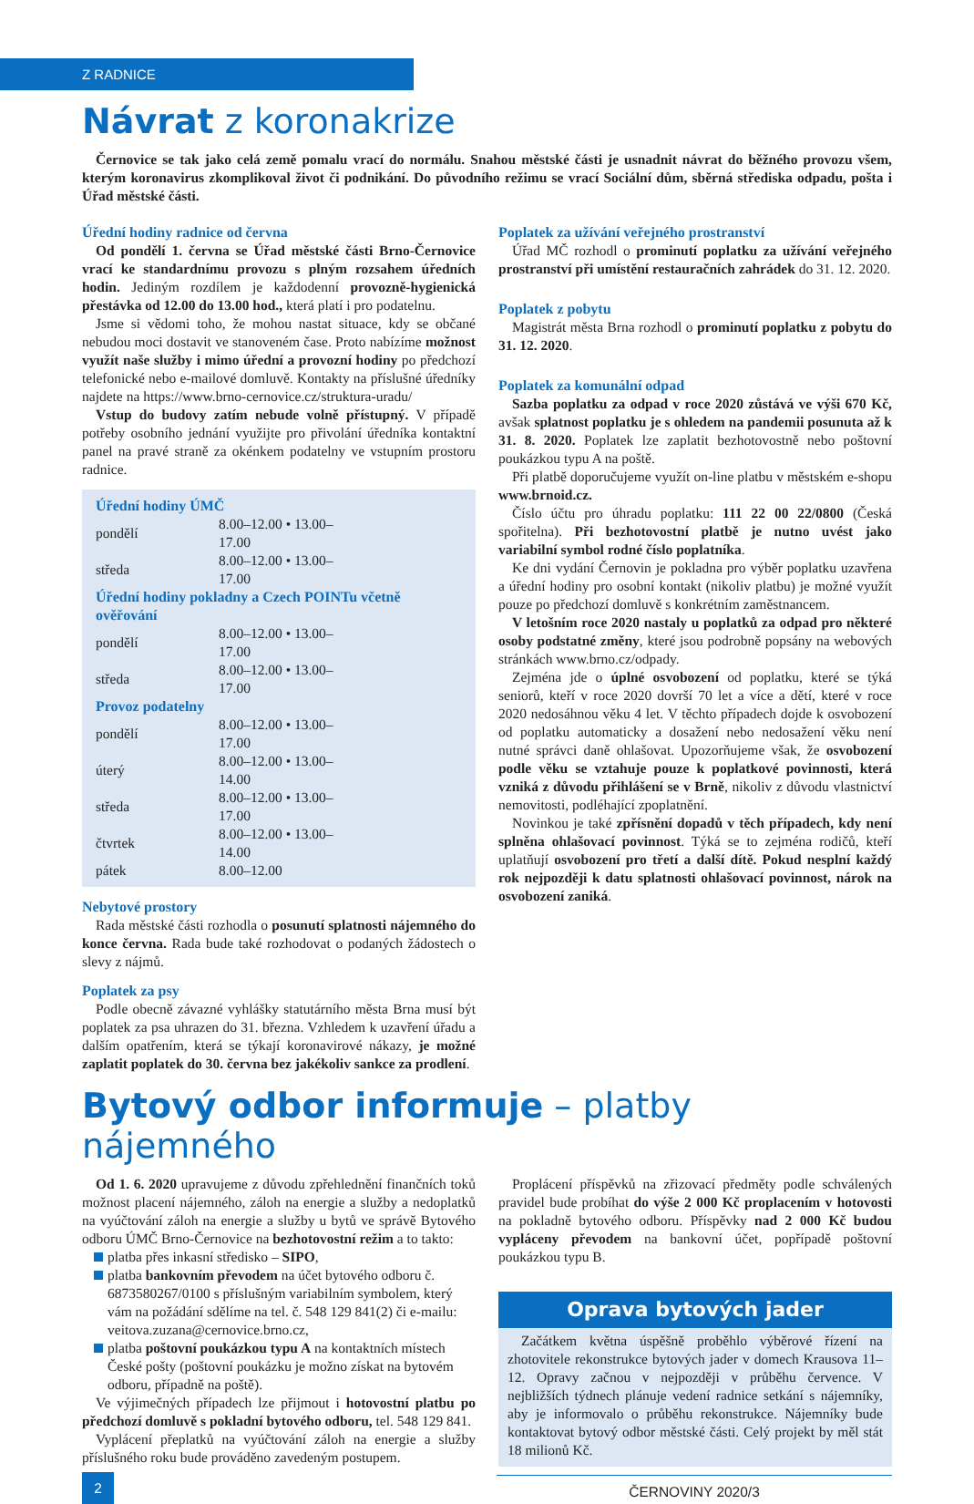Z RADNICE
Návrat z koronakrize
Černovice se tak jako celá země pomalu vrací do normálu. Snahou městské části je usnadnit návrat do běžného provozu všem, kterým koronavirus zkomplikoval život či podnikání. Do původního režimu se vrací Sociální dům, sběrná střediska odpadu, pošta i Úřad městské části.
Úřední hodiny radnice od června
Od pondělí 1. června se Úřad městské části Brno-Černovice vrací ke standardnímu provozu s plným rozsahem úředních hodin. Jediným rozdílem je každodenní provozně-hygienická přestávka od 12.00 do 13.00 hod., která platí i pro podatelnu.
Jsme si vědomi toho, že mohou nastat situace, kdy se občané nebudou moci dostavit ve stanoveném čase. Proto nabízíme možnost využít naše služby i mimo úřední a provozní hodiny po předchozí telefonické nebo e-mailové domluvě. Kontakty na příslušné úředníky najdete na https://www.brno-cernovice.cz/struktura-uradu/
Vstup do budovy zatím nebude volně přístupný. V případě potřeby osobního jednání využijte pro přivolání úředníka kontaktní panel na pravé straně za okénkem podatelny ve vstupním prostoru radnice.
Úřední hodiny ÚMČ
| pondělí | 8.00–12.00 • 13.00–17.00 |
| středa | 8.00–12.00 • 13.00–17.00 |
Úřední hodiny pokladny a Czech POINTu včetně ověřování
| pondělí | 8.00–12.00 • 13.00–17.00 |
| středa | 8.00–12.00 • 13.00–17.00 |
Provoz podatelny
| pondělí | 8.00–12.00 • 13.00–17.00 |
| úterý | 8.00–12.00 • 13.00–14.00 |
| středa | 8.00–12.00 • 13.00–17.00 |
| čtvrtek | 8.00–12.00 • 13.00–14.00 |
| pátek | 8.00–12.00 |
Nebytové prostory
Rada městské části rozhodla o posunutí splatnosti nájemného do konce června. Rada bude také rozhodovat o podaných žádostech o slevy z nájmů.
Poplatek za psy
Podle obecně závazné vyhlášky statutárního města Brna musí být poplatek za psa uhrazen do 31. března. Vzhledem k uzavření úřadu a dalším opatřením, která se týkají koronavirové nákazy, je možné zaplatit poplatek do 30. června bez jakékoliv sankce za prodlení.
Poplatek za užívání veřejného prostranství
Úřad MČ rozhodl o prominutí poplatku za užívání veřejného prostranství při umístění restauračních zahrádek do 31. 12. 2020.
Poplatek z pobytu
Magistrát města Brna rozhodl o prominutí poplatku z pobytu do 31. 12. 2020.
Poplatek za komunální odpad
Sazba poplatku za odpad v roce 2020 zůstává ve výši 670 Kč, avšak splatnost poplatku je s ohledem na pandemii posunuta až k 31. 8. 2020. Poplatek lze zaplatit bezhotovostně nebo poštovní poukázkou typu A na poště.
Při platbě doporučujeme využít on-line platbu v městském e-shopu www.brnoid.cz.
Číslo účtu pro úhradu poplatku: 111 22 00 22/0800 (Česká spořitelna). Při bezhotovostní platbě je nutno uvést jako variabilní symbol rodné číslo poplatníka.
Ke dni vydání Černovin je pokladna pro výběr poplatku uzavřena a úřední hodiny pro osobní kontakt (nikoliv platbu) je možné využít pouze po předchozí domluvě s konkrétním zaměstnancem.
V letošním roce 2020 nastaly u poplatků za odpad pro některé osoby podstatné změny, které jsou podrobně popsány na webových stránkách www.brno.cz/odpady.
Zejména jde o úplné osvobození od poplatku, které se týká seniorů, kteří v roce 2020 dovrší 70 let a více a dětí, které v roce 2020 nedosáhnou věku 4 let. V těchto případech dojde k osvobození od poplatku automaticky a dosažení nebo nedosažení věku není nutné správci daně ohlašovat. Upozorňujeme však, že osvobození podle věku se vztahuje pouze k poplatkové povinnosti, která vzniká z důvodu přihlášení se v Brně, nikoliv z důvodu vlastnictví nemovitosti, podléhající zpoplatnění.
Novinkou je také zpřísnění dopadů v těch případech, kdy není splněna ohlašovací povinnost. Týká se to zejména rodičů, kteří uplatňují osvobození pro třetí a další dítě. Pokud nesplní každý rok nejpozději k datu splatnosti ohlašovací povinnost, nárok na osvobození zaniká.
Bytový odbor informuje – platby nájemného
Od 1. 6. 2020 upravujeme z důvodu zpřehlednění finančních toků možnost placení nájemného, záloh na energie a služby a nedoplatků na vyúčtování záloh na energie a služby u bytů ve správě Bytového odboru ÚMČ Brno-Černovice na bezhotovostní režim a to takto:
platba přes inkasní středisko – SIPO,
platba bankovním převodem na účet bytového odboru č. 6873580267/0100 s příslušným variabilním symbolem, který vám na požádání sdělíme na tel. č. 548 129 841(2) či e-mailu: veitova.zuzana@cernovice.brno.cz,
platba poštovní poukázkou typu A na kontaktních místech České pošty (poštovní poukázku je možno získat na bytovém odboru, případně na poště).
Ve výjimečných případech lze přijmout i hotovostní platbu po předchozí domluvě s pokladní bytového odboru, tel. 548 129 841.
Vyplácení přeplatků na vyúčtování záloh na energie a služby příslušného roku bude prováděno zavedeným postupem.
Proplácení příspěvků na zřizovací předměty podle schválených pravidel bude probíhat do výše 2 000 Kč proplacením v hotovosti na pokladně bytového odboru. Příspěvky nad 2 000 Kč budou vypláceny převodem na bankovní účet, popřípadě poštovní poukázkou typu B.
Oprava bytových jader
Začátkem května úspěšně proběhlo výběrové řízení na zhotovitele rekonstrukce bytových jader v domech Krausova 11–12. Opravy začnou v nejpozději v průběhu července. V nejbližších týdnech plánuje vedení radnice setkání s nájemníky, aby je informovalo o průběhu rekonstrukce. Nájemníky bude kontaktovat bytový odbor městské části. Celý projekt by měl stát 18 milionů Kč.
2
ČERNOVINY 2020/3